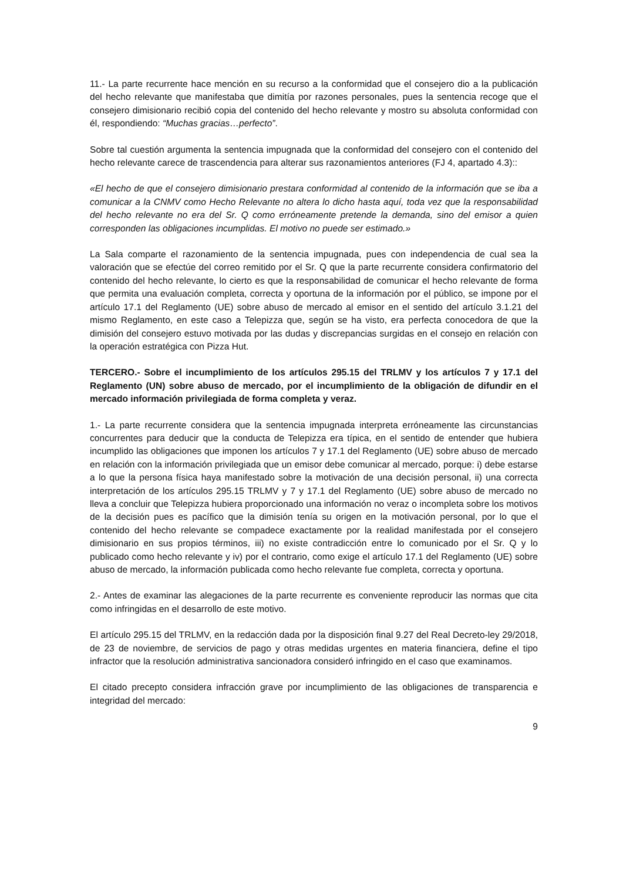11.- La parte recurrente hace mención en su recurso a la conformidad que el consejero dio a la publicación del hecho relevante que manifestaba que dimitía por razones personales, pues la sentencia recoge que el consejero dimisionario recibió copia del contenido del hecho relevante y mostro su absoluta conformidad con él, respondiendo: “Muchas gracias…perfecto”.
Sobre tal cuestión argumenta la sentencia impugnada que la conformidad del consejero con el contenido del hecho relevante carece de trascendencia para alterar sus razonamientos anteriores (FJ 4, apartado 4.3)::
«El hecho de que el consejero dimisionario prestara conformidad al contenido de la información que se iba a comunicar a la CNMV como Hecho Relevante no altera lo dicho hasta aquí, toda vez que la responsabilidad del hecho relevante no era del Sr. Q como erróneamente pretende la demanda, sino del emisor a quien corresponden las obligaciones incumplidas. El motivo no puede ser estimado.»
La Sala comparte el razonamiento de la sentencia impugnada, pues con independencia de cual sea la valoración que se efectúe del correo remitido por el Sr. Q que la parte recurrente considera confirmatorio del contenido del hecho relevante, lo cierto es que la responsabilidad de comunicar el hecho relevante de forma que permita una evaluación completa, correcta y oportuna de la información por el público, se impone por el artículo 17.1 del Reglamento (UE) sobre abuso de mercado al emisor en el sentido del artículo 3.1.21 del mismo Reglamento, en este caso a Telepizza que, según se ha visto, era perfecta conocedora de que la dimisión del consejero estuvo motivada por las dudas y discrepancias surgidas en el consejo en relación con la operación estratégica con Pizza Hut.
TERCERO.- Sobre el incumplimiento de los artículos 295.15 del TRLMV y los artículos 7 y 17.1 del Reglamento (UN) sobre abuso de mercado, por el incumplimiento de la obligación de difundir en el mercado información privilegiada de forma completa y veraz.
1.- La parte recurrente considera que la sentencia impugnada interpreta erróneamente las circunstancias concurrentes para deducir que la conducta de Telepizza era típica, en el sentido de entender que hubiera incumplido las obligaciones que imponen los artículos 7 y 17.1 del Reglamento (UE) sobre abuso de mercado en relación con la información privilegiada que un emisor debe comunicar al mercado, porque: i) debe estarse a lo que la persona física haya manifestado sobre la motivación de una decisión personal, ii) una correcta interpretación de los artículos 295.15 TRLMV y 7 y 17.1 del Reglamento (UE) sobre abuso de mercado no lleva a concluir que Telepizza hubiera proporcionado una información no veraz o incompleta sobre los motivos de la decisión pues es pacífico que la dimisión tenía su origen en la motivación personal, por lo que el contenido del hecho relevante se compadece exactamente por la realidad manifestada por el consejero dimisionario en sus propios términos, iii) no existe contradicción entre lo comunicado por el Sr. Q y lo publicado como hecho relevante y iv) por el contrario, como exige el artículo 17.1 del Reglamento (UE) sobre abuso de mercado, la información publicada como hecho relevante fue completa, correcta y oportuna.
2.- Antes de examinar las alegaciones de la parte recurrente es conveniente reproducir las normas que cita como infringidas en el desarrollo de este motivo.
El artículo 295.15 del TRLMV, en la redacción dada por la disposición final 9.27 del Real Decreto-ley 29/2018, de 23 de noviembre, de servicios de pago y otras medidas urgentes en materia financiera, define el tipo infractor que la resolución administrativa sancionadora consideró infringido en el caso que examinamos.
El citado precepto considera infracción grave por incumplimiento de las obligaciones de transparencia e integridad del mercado:
9